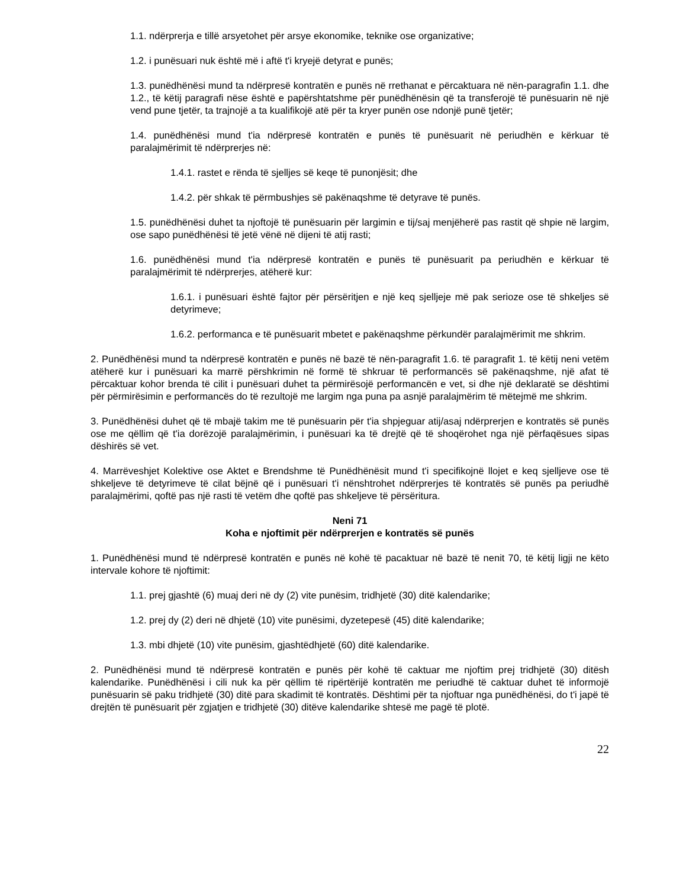1.1. ndërprerja e tillë arsyetohet për arsye ekonomike, teknike ose organizative;
1.2. i punësuari nuk është më i aftë t'i kryejë detyrat e punës;
1.3. punëdhënësi mund ta ndërpresë kontratën e punës në rrethanat e përcaktuara në nën-paragrafin 1.1. dhe 1.2., të këtij paragrafi nëse është e papërshtatshme për punëdhënësin që ta transferojë të punësuarin në një vend pune tjetër, ta trajnojë a ta kualifikojë atë për ta kryer punën ose ndonjë punë tjetër;
1.4. punëdhënësi mund t'ia ndërpresë kontratën e punës të punësuarit në periudhën e kërkuar të paralajmërimit të ndërprerjes në:
1.4.1. rastet e rënda të sjelljes së keqe të punonjësit; dhe
1.4.2. për shkak të përmbushjes së pakënaqshme të detyrave të punës.
1.5. punëdhënësi duhet ta njoftojë të punësuarin për largimin e tij/saj menjëherë pas rastit që shpie në largim, ose sapo punëdhënësi të jetë vënë në dijeni të atij rasti;
1.6. punëdhënësi mund t'ia ndërpresë kontratën e punës të punësuarit pa periudhën e kërkuar të paralajmërimit të ndërprerjes, atëherë kur:
1.6.1. i punësuari është fajtor për përsëritjen e një keq sjelljeje më pak serioze ose të shkeljes së detyrimeve;
1.6.2. performanca e të punësuarit mbetet e pakënaqshme përkundër paralajmërimit me shkrim.
2. Punëdhënësi mund ta ndërpresë kontratën e punës në bazë të nën-paragrafit 1.6. të paragrafit 1. të këtij neni vetëm atëherë kur i punësuari ka marrë përshkrimin në formë të shkruar të performancës së pakënaqshme, një afat të përcaktuar kohor brenda të cilit i punësuari duhet ta përmirësojë performancën e vet, si dhe një deklaratë se dështimi për përmirësimin e performancës do të rezultojë me largim nga puna pa asnjë paralajmërim të mëtejmë me shkrim.
3. Punëdhënësi duhet që të mbajë takim me të punësuarin për t'ia shpjeguar atij/asaj ndërprerjen e kontratës së punës ose me qëllim që t'ia dorëzojë paralajmërimin, i punësuari ka të drejtë që të shoqërohet nga një përfaqësues sipas dëshirës së vet.
4. Marrëveshjet Kolektive ose Aktet e Brendshme të Punëdhënësit mund t'i specifikojnë llojet e keq sjelljeve ose të shkeljeve të detyrimeve të cilat bëjnë që i punësuari t'i nënshtrohet ndërprerjes të kontratës së punës pa periudhë paralajmërimi, qoftë pas një rasti të vetëm dhe qoftë pas shkeljeve të përsëritura.
Neni 71
Koha e njoftimit për ndërprerjen e kontratës së punës
1. Punëdhënësi mund të ndërpresë kontratën e punës në kohë të pacaktuar në bazë të nenit 70, të këtij ligji ne këto intervale kohore të njoftimit:
1.1. prej gjashtë (6) muaj deri në dy (2) vite punësim, tridhjetë (30) ditë kalendarike;
1.2. prej dy (2) deri në dhjetë (10) vite punësimi, dyzetepesë (45) ditë kalendarike;
1.3. mbi dhjetë (10) vite punësim, gjashtëdhjetë (60) ditë kalendarike.
2. Punëdhënësi mund të ndërpresë kontratën e punës për kohë të caktuar me njoftim prej tridhjetë (30) ditësh kalendarike. Punëdhënësi i cili nuk ka për qëllim të ripërtërijë kontratën me periudhë të caktuar duhet të informojë punësuarin së paku tridhjetë (30) ditë para skadimit të kontratës. Dështimi për ta njoftuar nga punëdhënësi, do t'i japë të drejtën të punësuarit për zgjatjen e tridhjetë (30) ditëve kalendarike shtesë me pagë të plotë.
22